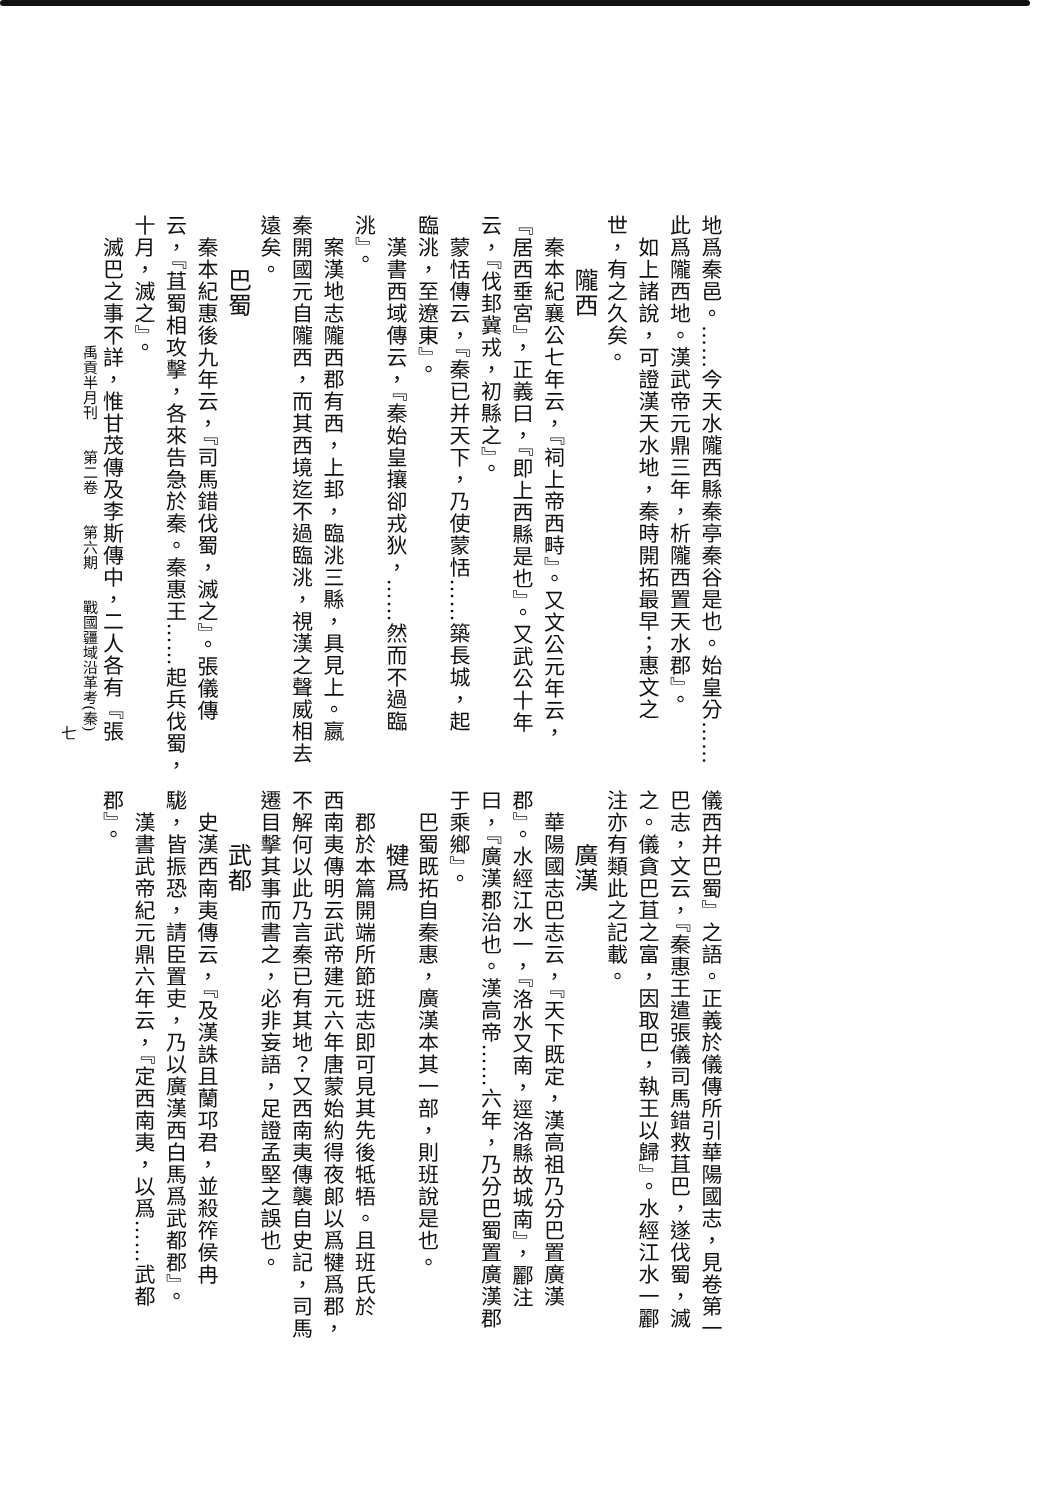地爲秦邑。……今天水隴西縣秦亭秦谷是也。始皇分……
此爲隴西地。漢武帝元鼎三年，析隴西置天水郡』。
　如上諸說，可證漢天水地，秦時開拓最早；惠文之
世，有之久矣。
隴西
　秦本紀襄公七年云，『祠上帝西畤』。又文公元年云，
『居西垂宮』，正義曰，『即上西縣是也』。又武公十年
云，『伐邽冀戎，初縣之』。
　蒙恬傳云，『秦已并天下，乃使蒙恬……築長城，起
臨洮，至遼東』。
　漢書西域傳云，『秦始皇攘卻戎狄，……然而不過臨
洮』。
　案漢地志隴西郡有西，上邽，臨洮三縣，具見上。嬴
秦開國元自隴西，而其西境迄不過臨洮，視漢之聲威相去
遠矣。
巴蜀
　秦本紀惠後九年云，『司馬錯伐蜀，滅之』。張儀傳
云，『苴蜀相攻擊，各來告急於秦。秦惠王……起兵伐蜀，
十月，滅之』。
　滅巴之事不詳，惟甘茂傳及李斯傳中，二人各有『張
儀西并巴蜀』之語。正義於儀傳所引華陽國志，見卷第一
巴志，文云，『秦惠王遣張儀司馬錯救苴巴，遂伐蜀，滅
之。儀貪巴苴之富，因取巴，執王以歸』。水經江水一酈
注亦有類此之記載。
廣漢
　華陽國志巴志云，『天下既定，漢高祖乃分巴置廣漢
郡』。水經江水一，『洛水又南，逕洛縣故城南』，酈注
曰，『廣漢郡治也。漢高帝……六年，乃分巴蜀置廣漢郡
于乘鄉』。
　巴蜀既拓自秦惠，廣漢本其一部，則班說是也。
犍爲
　郡於本篇開端所節班志即可見其先後牴牾。且班氏於
西南夷傳明云武帝建元六年唐蒙始約得夜郎以爲犍爲郡，
不解何以此乃言秦已有其地？又西南夷傳襲自史記，司馬
遷目擊其事而書之，必非妄語，足證孟堅之誤也。
武都
　史漢西南夷傳云，『及漢誅且蘭邛君，並殺筰侯冉
駹，皆振恐，請臣置吏，乃以廣漢西白馬爲武都郡』。
　漢書武帝紀元鼎六年云，『定西南夷，以爲……武都
郡』。
禹貢半月刊　　第二卷　　第六期　　戰國疆域沿革考(秦)
七